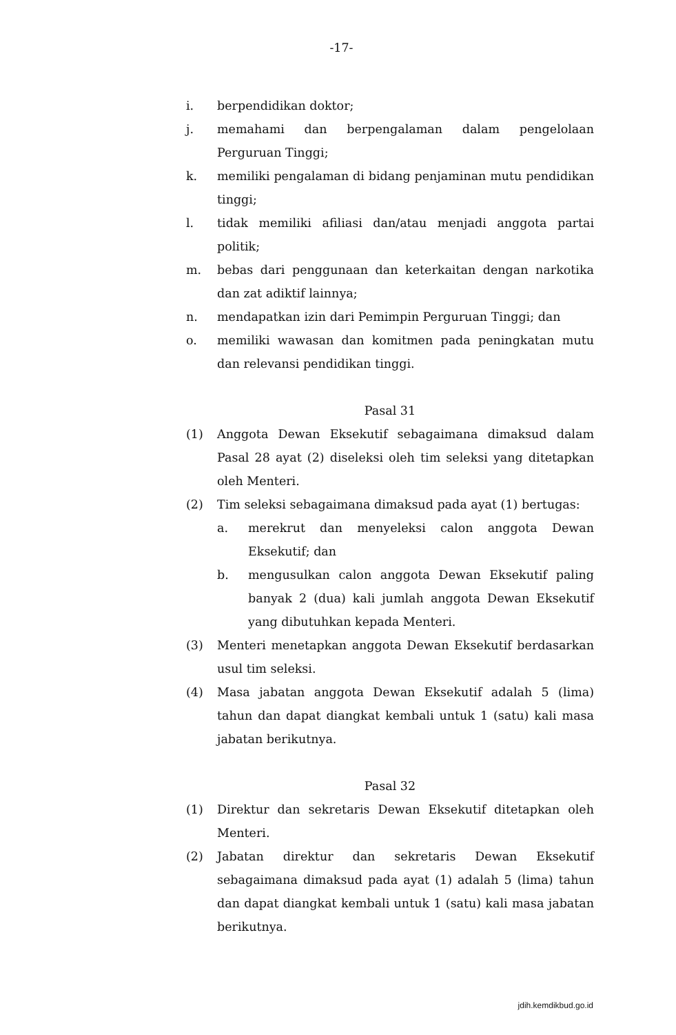-17-
i. berpendidikan doktor;
j. memahami dan berpengalaman dalam pengelolaan Perguruan Tinggi;
k. memiliki pengalaman di bidang penjaminan mutu pendidikan tinggi;
l. tidak memiliki afiliasi dan/atau menjadi anggota partai politik;
m. bebas dari penggunaan dan keterkaitan dengan narkotika dan zat adiktif lainnya;
n. mendapatkan izin dari Pemimpin Perguruan Tinggi; dan
o. memiliki wawasan dan komitmen pada peningkatan mutu dan relevansi pendidikan tinggi.
Pasal 31
(1) Anggota Dewan Eksekutif sebagaimana dimaksud dalam Pasal 28 ayat (2) diseleksi oleh tim seleksi yang ditetapkan oleh Menteri.
(2) Tim seleksi sebagaimana dimaksud pada ayat (1) bertugas:
a. merekrut dan menyeleksi calon anggota Dewan Eksekutif; dan
b. mengusulkan calon anggota Dewan Eksekutif paling banyak 2 (dua) kali jumlah anggota Dewan Eksekutif yang dibutuhkan kepada Menteri.
(3) Menteri menetapkan anggota Dewan Eksekutif berdasarkan usul tim seleksi.
(4) Masa jabatan anggota Dewan Eksekutif adalah 5 (lima) tahun dan dapat diangkat kembali untuk 1 (satu) kali masa jabatan berikutnya.
Pasal 32
(1) Direktur dan sekretaris Dewan Eksekutif ditetapkan oleh Menteri.
(2) Jabatan direktur dan sekretaris Dewan Eksekutif sebagaimana dimaksud pada ayat (1) adalah 5 (lima) tahun dan dapat diangkat kembali untuk 1 (satu) kali masa jabatan berikutnya.
jdih.kemdikbud.go.id